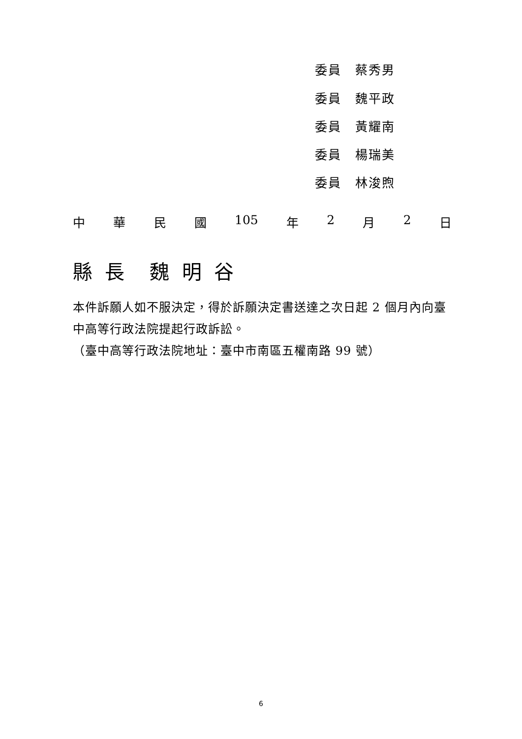委員 蔡秀男
委員 魏平政
委員 黃耀南
委員 楊瑞美
委員 林浚煦
中華民國 105 年 2 月 2 日
縣 長 魏 明 谷
本件訴願人如不服決定，得於訴願決定書送達之次日起 2 個月內向臺中高等行政法院提起行政訴訟。
（臺中高等行政法院地址：臺中市南區五權南路 99 號）
6